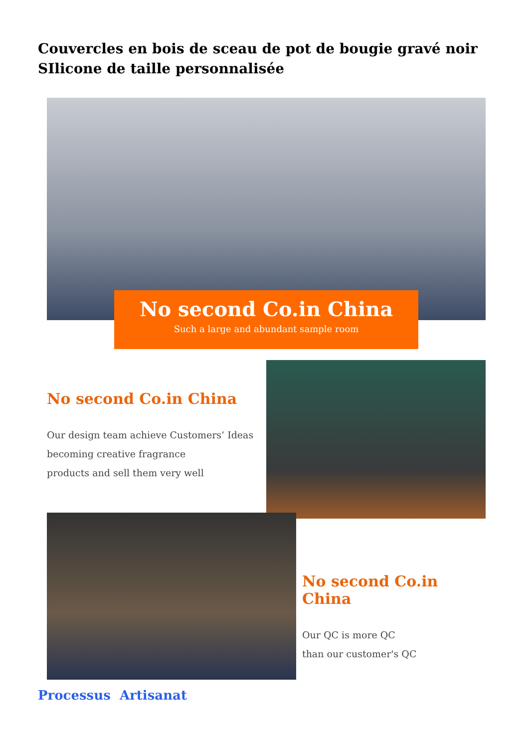Couvercles en bois de sceau de pot de bougie gravé noir SIlicone de taille personnalisée
No second Co.in China
Such a large and abundant sample room
No second Co.in China
Our design team achieve Customers’ Ideas
becoming creative fragrance
products and sell them very well
No second Co.in China
Our QC is more QC
than our customer's QC
Processus Artisanat